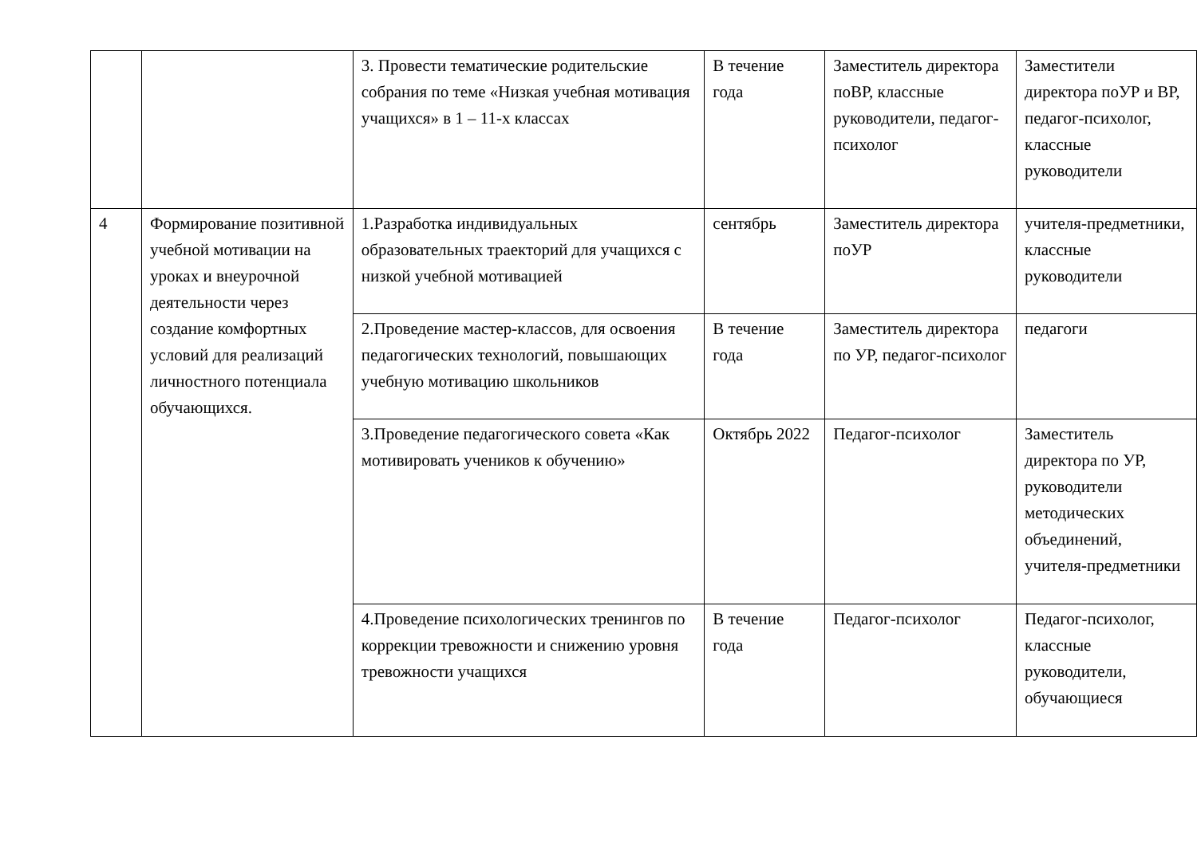| | | 3. Провести тематические родительские собрания по теме «Низкая учебная мотивация учащихся» в 1 – 11-х классах | В течение года | Заместитель директора поВР, классные руководители, педагог-психолог | Заместители директора поУР и ВР, педагог-психолог, классные руководители |
| 4 | Формирование позитивной учебной мотивации на уроках и внеурочной деятельности через создание комфортных условий для реализаций личностного потенциала обучающихся. | 1.Разработка индивидуальных образовательных траекторий для учащихся с низкой учебной мотивацией | сентябрь | Заместитель директора поУР | учителя-предметники, классные руководители |
| | | 2.Проведение мастер-классов, для освоения педагогических технологий, повышающих учебную мотивацию школьников | В течение года | Заместитель директора по УР, педагог-психолог | педагоги |
| | | 3.Проведение педагогического совета «Как мотивировать учеников к обучению» | Октябрь 2022 | Педагог-психолог | Заместитель директора по УР, руководители методических объединений, учителя-предметники |
| | | 4.Проведение психологических тренингов по коррекции тревожности и снижению уровня тревожности учащихся | В течение года | Педагог-психолог | Педагог-психолог, классные руководители, обучающиеся |